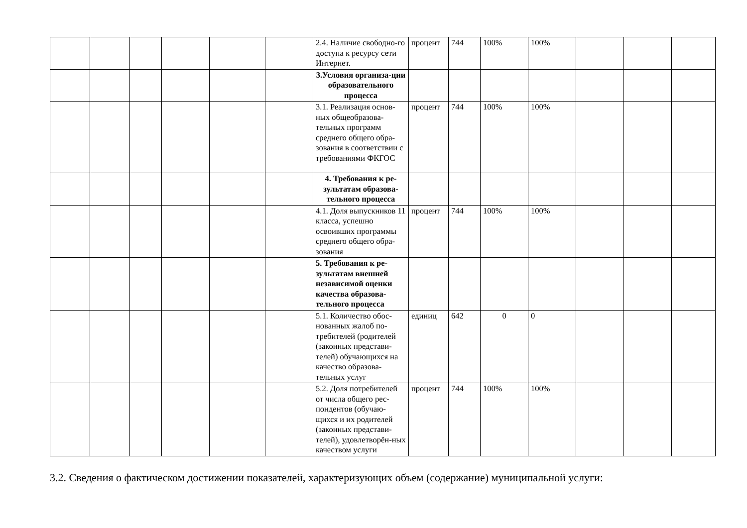| | | | | | | 2.4. Наличие свободно-го доступа к ресурсу сети Интернет. | процент | 744 | 100% | 100% | | | |
| | | | | | | 3.Условия организа-ции образовательного процесса | | | | | | | |
| | | | | | | 3.1. Реализация основ-ных общеобразова-тельных программ среднего общего обра-зования в соответствии с требованиями ФКГОС | процент | 744 | 100% | 100% | | | |
| | | | | | | 4. Требования к ре-зультатам образова-тельного процесса | | | | | | | |
| | | | | | | 4.1. Доля выпускников 11 класса, успешно освоивших программы среднего общего обра-зования | процент | 744 | 100% | 100% | | | |
| | | | | | | 5. Требования к ре-зультатам внешней независимой оценки качества образова-тельного процесса | | | | | | | |
| | | | | | | 5.1. Количество обос-нованных жалоб по-требителей (родителей (законных представи-телей) обучающихся на качество образова-тельных услуг | единиц | 642 | 0 | 0 | | | |
| | | | | | | 5.2. Доля потребителей от числа общего рес-пондентов (обучаю-щихся и их родителей (законных представи-телей), удовлетворён-ных качеством услуги | процент | 744 | 100% | 100% | | | |
3.2. Сведения о фактическом достижении показателей, характеризующих объем (содержание) муниципальной услуги: